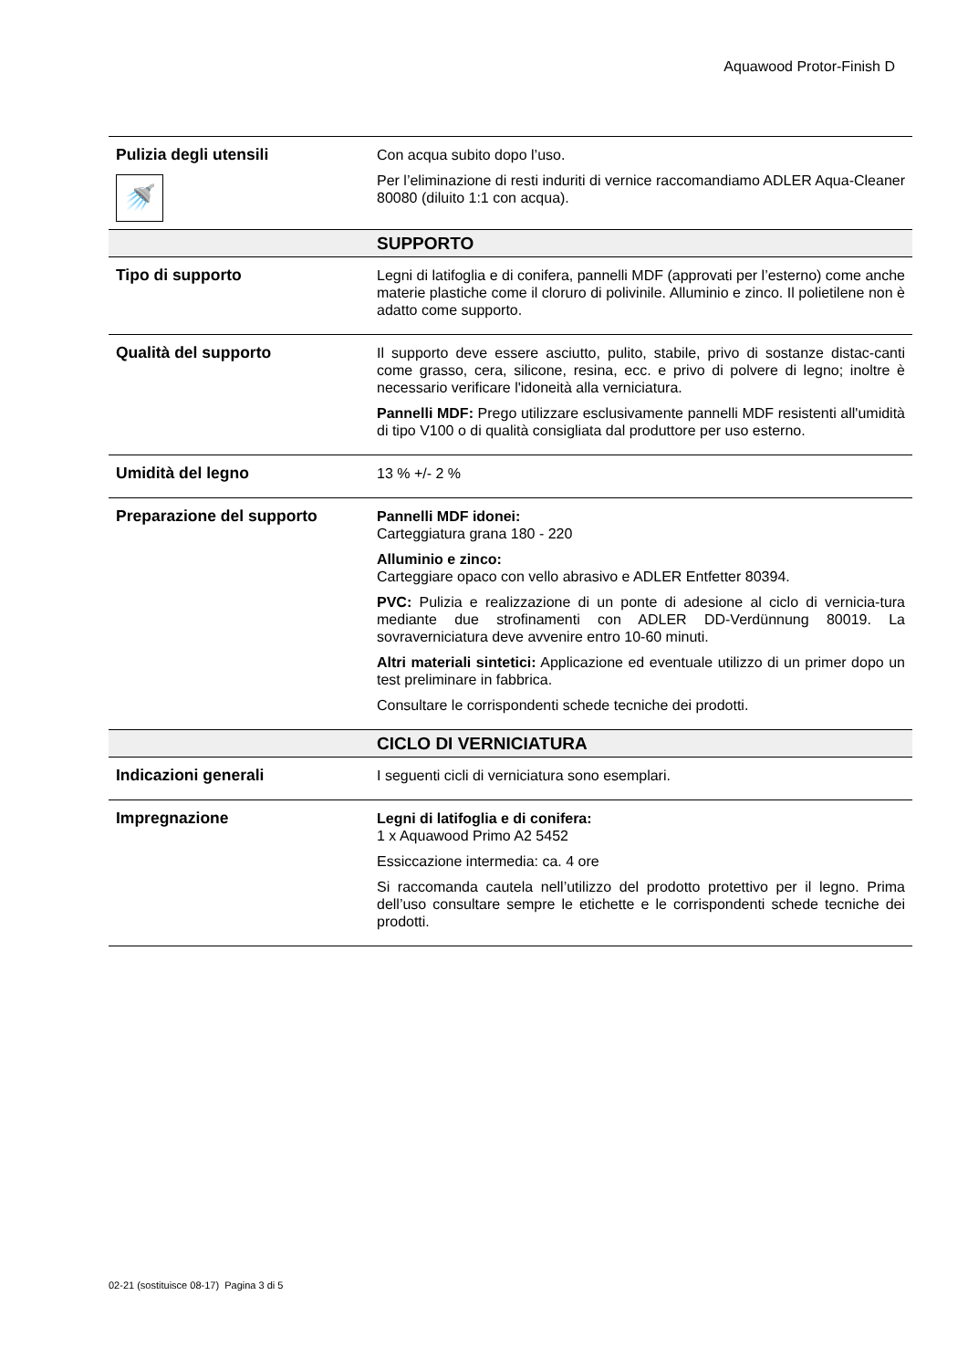Aquawood Protor-Finish D
| Pulizia degli utensili 🚿 | Con acqua subito dopo l’uso. Per l’eliminazione di resti induriti di vernice raccomandiamo ADLER Aqua-Cleaner 80080 (diluito 1:1 con acqua). |
| | SUPPORTO |
| Tipo di supporto | Legni di latifoglia e di conifera, pannelli MDF (approvati per l’esterno) come anche materie plastiche come il cloruro di polivinile. Alluminio e zinco. Il polietilene non è adatto come supporto. |
| Qualità del supporto | Il supporto deve essere asciutto, pulito, stabile, privo di sostanze distac-canti come grasso, cera, silicone, resina, ecc. e privo di polvere di legno; inoltre è necessario verificare l'idoneità alla verniciatura. Pannelli MDF: Prego utilizzare esclusivamente pannelli MDF resistenti all'umidità di tipo V100 o di qualità consigliata dal produttore per uso esterno. |
| Umidità del legno | 13 % +/- 2 % |
| Preparazione del supporto | Pannelli MDF idonei: Carteggiatura grana 180 - 220 Alluminio e zinco: Carteggiare opaco con vello abrasivo e ADLER Entfetter 80394. PVC: Pulizia e realizzazione di un ponte di adesione al ciclo di vernicia-tura mediante due strofinamenti con ADLER DD-Verdünnung 80019. La sovraverniciatura deve avvenire entro 10-60 minuti. Altri materiali sintetici: Applicazione ed eventuale utilizzo di un primer dopo un test preliminare in fabbrica. Consultare le corrispondenti schede tecniche dei prodotti. |
| | CICLO DI VERNICIATURA |
| Indicazioni generali | I seguenti cicli di verniciatura sono esemplari. |
| Impregnazione | Legni di latifoglia e di conifera: 1 x Aquawood Primo A2 5452 Essiccazione intermedia: ca. 4 ore Si raccomanda cautela nell’utilizzo del prodotto protettivo per il legno. Prima dell’uso consultare sempre le etichette e le corrispondenti schede tecniche dei prodotti. |
02-21 (sostituisce 08-17) Pagina 3 di 5